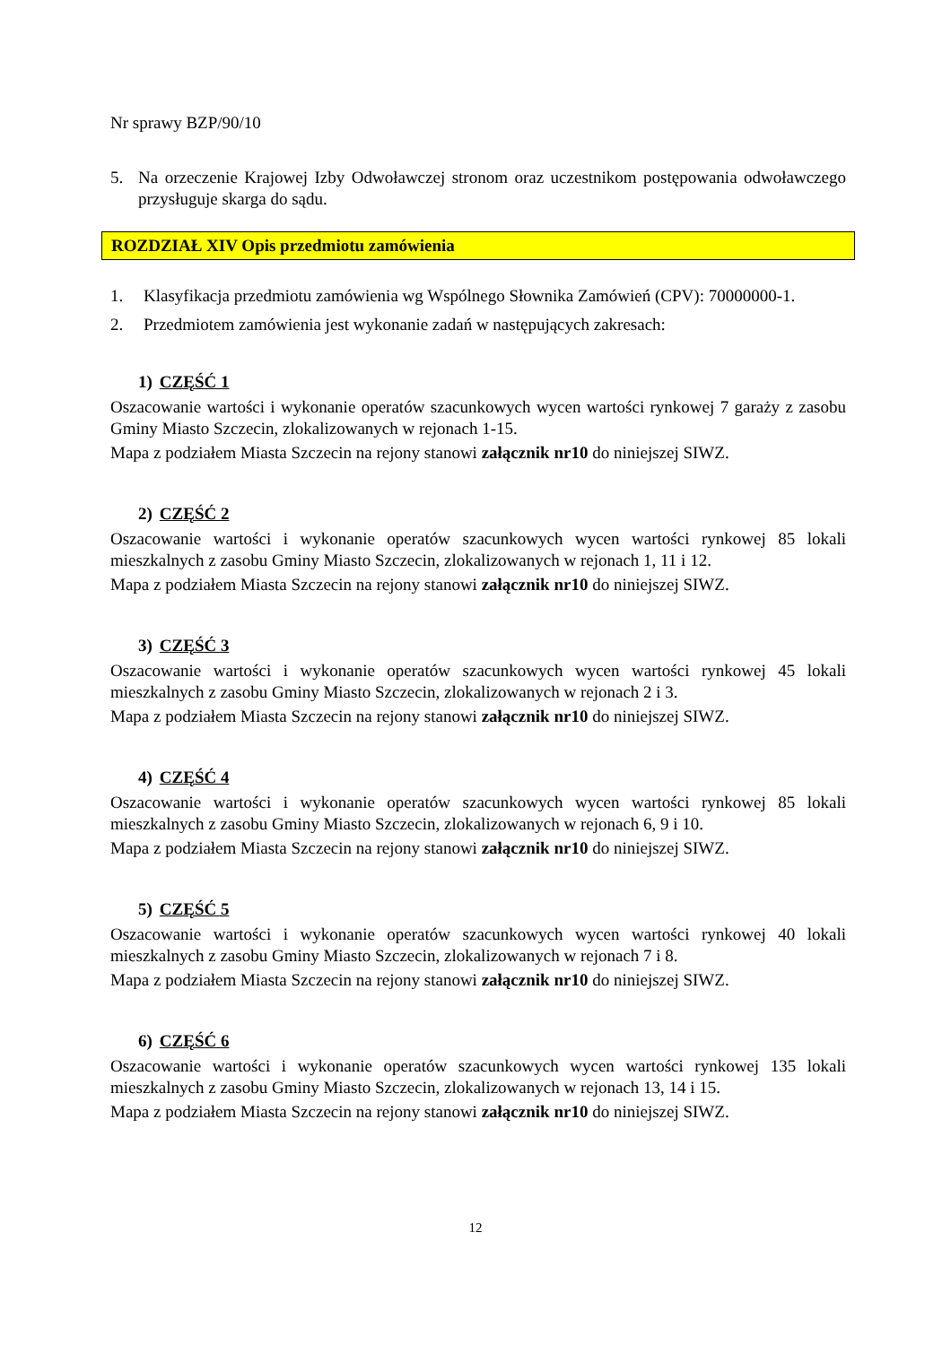Nr sprawy BZP/90/10
5. Na orzeczenie Krajowej Izby Odwoławczej stronom oraz uczestnikom postępowania odwoławczego przysługuje skarga do sądu.
ROZDZIAŁ XIV Opis przedmiotu zamówienia
1. Klasyfikacja przedmiotu zamówienia wg Wspólnego Słownika Zamówień (CPV): 70000000-1.
2. Przedmiotem zamówienia jest wykonanie zadań w następujących zakresach:
1) CZĘŚĆ 1
Oszacowanie wartości i wykonanie operatów szacunkowych wycen wartości rynkowej 7 garaży z zasobu Gminy Miasto Szczecin, zlokalizowanych w rejonach 1-15.
Mapa z podziałem Miasta Szczecin na rejony stanowi załącznik nr10 do niniejszej SIWZ.
2) CZĘŚĆ 2
Oszacowanie wartości i wykonanie operatów szacunkowych wycen wartości rynkowej 85 lokali mieszkalnych z zasobu Gminy Miasto Szczecin, zlokalizowanych w rejonach 1, 11 i 12.
Mapa z podziałem Miasta Szczecin na rejony stanowi załącznik nr10 do niniejszej SIWZ.
3) CZĘŚĆ 3
Oszacowanie wartości i wykonanie operatów szacunkowych wycen wartości rynkowej 45 lokali mieszkalnych z zasobu Gminy Miasto Szczecin, zlokalizowanych w rejonach 2 i 3.
Mapa z podziałem Miasta Szczecin na rejony stanowi załącznik nr10 do niniejszej SIWZ.
4) CZĘŚĆ 4
Oszacowanie wartości i wykonanie operatów szacunkowych wycen wartości rynkowej 85 lokali mieszkalnych z zasobu Gminy Miasto Szczecin, zlokalizowanych w rejonach 6, 9 i 10.
Mapa z podziałem Miasta Szczecin na rejony stanowi załącznik nr10 do niniejszej SIWZ.
5) CZĘŚĆ 5
Oszacowanie wartości i wykonanie operatów szacunkowych wycen wartości rynkowej 40 lokali mieszkalnych z zasobu Gminy Miasto Szczecin, zlokalizowanych w rejonach 7 i 8.
Mapa z podziałem Miasta Szczecin na rejony stanowi załącznik nr10 do niniejszej SIWZ.
6) CZĘŚĆ 6
Oszacowanie wartości i wykonanie operatów szacunkowych wycen wartości rynkowej 135 lokali mieszkalnych z zasobu Gminy Miasto Szczecin, zlokalizowanych w rejonach 13, 14 i 15.
Mapa z podziałem Miasta Szczecin na rejony stanowi załącznik nr10 do niniejszej SIWZ.
12